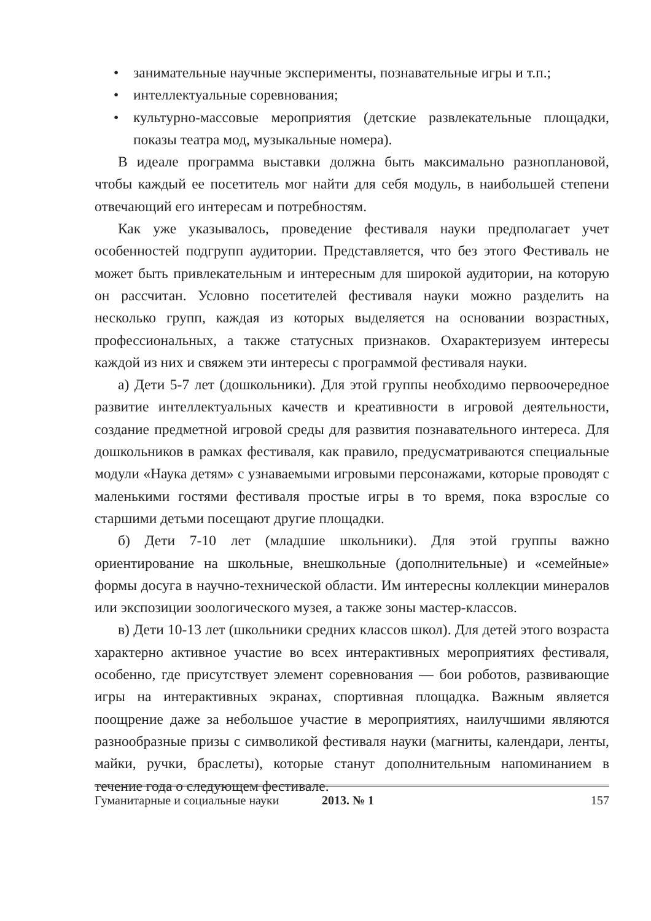• занимательные научные эксперименты, познавательные игры и т.п.;
• интеллектуальные соревнования;
• культурно-массовые мероприятия (детские развлекательные площадки, показы театра мод, музыкальные номера).
В идеале программа выставки должна быть максимально разноплановой, чтобы каждый ее посетитель мог найти для себя модуль, в наибольшей степени отвечающий его интересам и потребностям.
Как уже указывалось, проведение фестиваля науки предполагает учет особенностей подгрупп аудитории. Представляется, что без этого Фестиваль не может быть привлекательным и интересным для широкой аудитории, на которую он рассчитан. Условно посетителей фестиваля науки можно разделить на несколько групп, каждая из которых выделяется на основании возрастных, профессиональных, а также статусных признаков. Охарактеризуем интересы каждой из них и свяжем эти интересы с программой фестиваля науки.
а) Дети 5-7 лет (дошкольники). Для этой группы необходимо первоочередное развитие интеллектуальных качеств и креативности в игровой деятельности, создание предметной игровой среды для развития познавательного интереса. Для дошкольников в рамках фестиваля, как правило, предусматриваются специальные модули «Наука детям» с узнаваемыми игровыми персонажами, которые проводят с маленькими гостями фестиваля простые игры в то время, пока взрослые со старшими детьми посещают другие площадки.
б) Дети 7-10 лет (младшие школьники). Для этой группы важно ориентирование на школьные, внешкольные (дополнительные) и «семейные» формы досуга в научно-технической области. Им интересны коллекции минералов или экспозиции зоологического музея, а также зоны мастер-классов.
в) Дети 10-13 лет (школьники средних классов школ). Для детей этого возраста характерно активное участие во всех интерактивных мероприятиях фестиваля, особенно, где присутствует элемент соревнования — бои роботов, развивающие игры на интерактивных экранах, спортивная площадка. Важным является поощрение даже за небольшое участие в мероприятиях, наилучшими являются разнообразные призы с символикой фестиваля науки (магниты, календари, ленты, майки, ручки, браслеты), которые станут дополнительным напоминанием в течение года о следующем фестивале.
Гуманитарные и социальные науки 2013. № 1 157